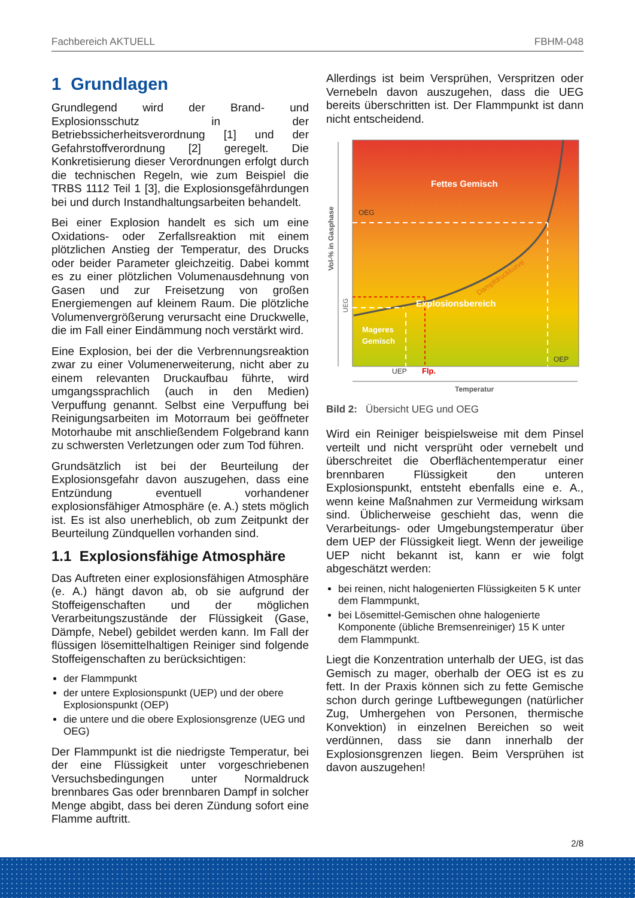Fachbereich AKTUELL FBHM-048
1 Grundlagen
Grundlegend wird der Brand- und Explosionsschutz in der Betriebssicherheitsverordnung [1] und der Gefahrstoffverordnung [2] geregelt. Die Konkretisierung dieser Verordnungen erfolgt durch die technischen Regeln, wie zum Beispiel die TRBS 1112 Teil 1 [3], die Explosionsgefährdungen bei und durch Instandhaltungsarbeiten behandelt.
Bei einer Explosion handelt es sich um eine Oxidations- oder Zerfallsreaktion mit einem plötzlichen Anstieg der Temperatur, des Drucks oder beider Parameter gleichzeitig. Dabei kommt es zu einer plötzlichen Volumenausdehnung von Gasen und zur Freisetzung von großen Energiemengen auf kleinem Raum. Die plötzliche Volumenvergrößerung verursacht eine Druckwelle, die im Fall einer Eindämmung noch verstärkt wird.
Eine Explosion, bei der die Verbrennungsreaktion zwar zu einer Volumenerweiterung, nicht aber zu einem relevanten Druckaufbau führte, wird umgangssprachlich (auch in den Medien) Verpuffung genannt. Selbst eine Verpuffung bei Reinigungsarbeiten im Motorraum bei geöffneter Motorhaube mit anschließendem Folgebrand kann zu schwersten Verletzungen oder zum Tod führen.
Grundsätzlich ist bei der Beurteilung der Explosionsgefahr davon auszugehen, dass eine Entzündung eventuell vorhandener explosionsfähiger Atmosphäre (e. A.) stets möglich ist. Es ist also unerheblich, ob zum Zeitpunkt der Beurteilung Zündquellen vorhanden sind.
1.1 Explosionsfähige Atmosphäre
Das Auftreten einer explosionsfähigen Atmosphäre (e. A.) hängt davon ab, ob sie aufgrund der Stoffeigenschaften und der möglichen Verarbeitungszustände der Flüssigkeit (Gase, Dämpfe, Nebel) gebildet werden kann. Im Fall der flüssigen lösemittelhaltigen Reiniger sind folgende Stoffeigenschaften zu berücksichtigen:
der Flammpunkt
der untere Explosionspunkt (UEP) und der obere Explosionspunkt (OEP)
die untere und die obere Explosionsgrenze (UEG und OEG)
Der Flammpunkt ist die niedrigste Temperatur, bei der eine Flüssigkeit unter vorgeschriebenen Versuchsbedingungen unter Normaldruck brennbares Gas oder brennbaren Dampf in solcher Menge abgibt, dass bei deren Zündung sofort eine Flamme auftritt.
Allerdings ist beim Versprühen, Verspritzen oder Vernebeln davon auszugehen, dass die UEG bereits überschritten ist. Der Flammpunkt ist dann nicht entscheidend.
Fettes Gemisch
OEG
Explosionsbereich
Mageres
Gemisch
OEP
UEP
Flp.
Temperatur
Dampfdruckkurve
Vol-% in Gasphase
UEG
Bild 2: Übersicht UEG und OEG
Wird ein Reiniger beispielsweise mit dem Pinsel verteilt und nicht versprüht oder vernebelt und überschreitet die Oberflächentemperatur einer brennbaren Flüssigkeit den unteren Explosionspunkt, entsteht ebenfalls eine e. A., wenn keine Maßnahmen zur Vermeidung wirksam sind. Üblicherweise geschieht das, wenn die Verarbeitungs- oder Umgebungstemperatur über dem UEP der Flüssigkeit liegt. Wenn der jeweilige UEP nicht bekannt ist, kann er wie folgt abgeschätzt werden:
bei reinen, nicht halogenierten Flüssigkeiten 5 K unter dem Flammpunkt,
bei Lösemittel-Gemischen ohne halogenierte Komponente (übliche Bremsenreiniger) 15 K unter dem Flammpunkt.
Liegt die Konzentration unterhalb der UEG, ist das Gemisch zu mager, oberhalb der OEG ist es zu fett. In der Praxis können sich zu fette Gemische schon durch geringe Luftbewegungen (natürlicher Zug, Umhergehen von Personen, thermische Konvektion) in einzelnen Bereichen so weit verdünnen, dass sie dann innerhalb der Explosionsgrenzen liegen. Beim Versprühen ist davon auszugehen!
2/8